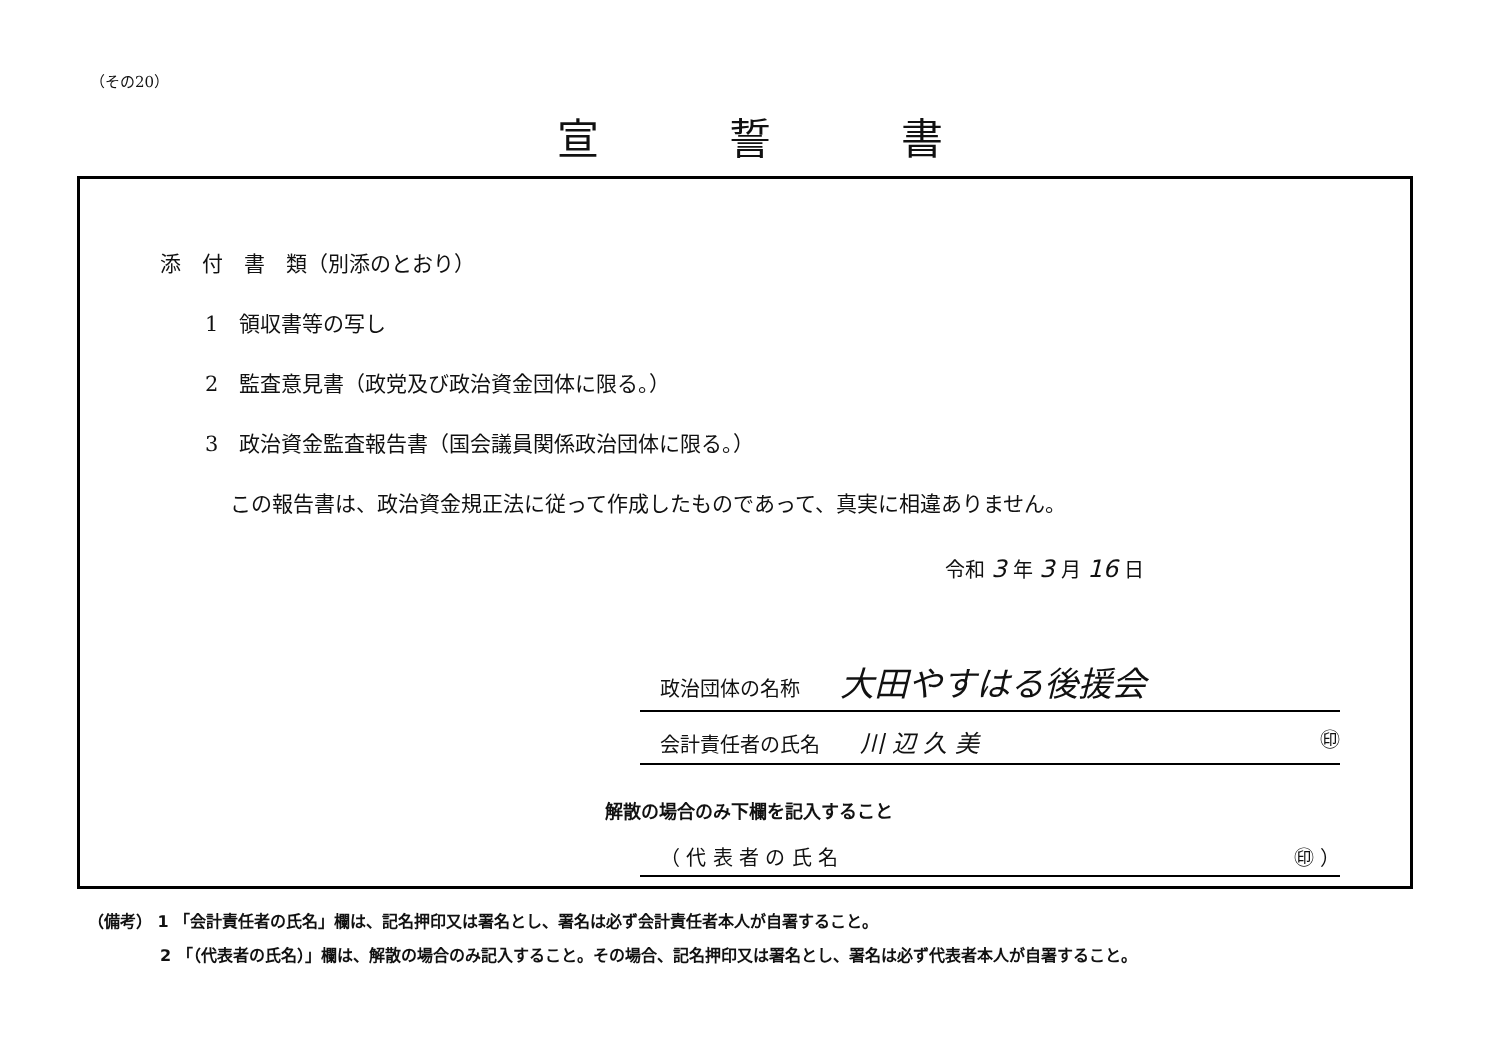（その20）
宣誓書
添　付　書　類（別添のとおり）
1　領収書等の写し
2　監査意見書（政党及び政治資金団体に限る。）
3　政治資金監査報告書（国会議員関係政治団体に限る。）
この報告書は、政治資金規正法に従って作成したものであって、真実に相違ありません。
令和 3 年 3 月 16 日
政治団体の名称　　大田やすはる後援会
会計責任者の氏名　　川 辺 久 美 ㊞
解散の場合のみ下欄を記入すること
（ 代 表 者 の 氏 名 ㊞ ）
（備考） 1 「会計責任者の氏名」欄は、記名押印又は署名とし、署名は必ず会計責任者本人が自署すること。
2 「（代表者の氏名）」欄は、解散の場合のみ記入すること。その場合、記名押印又は署名とし、署名は必ず代表者本人が自署すること。